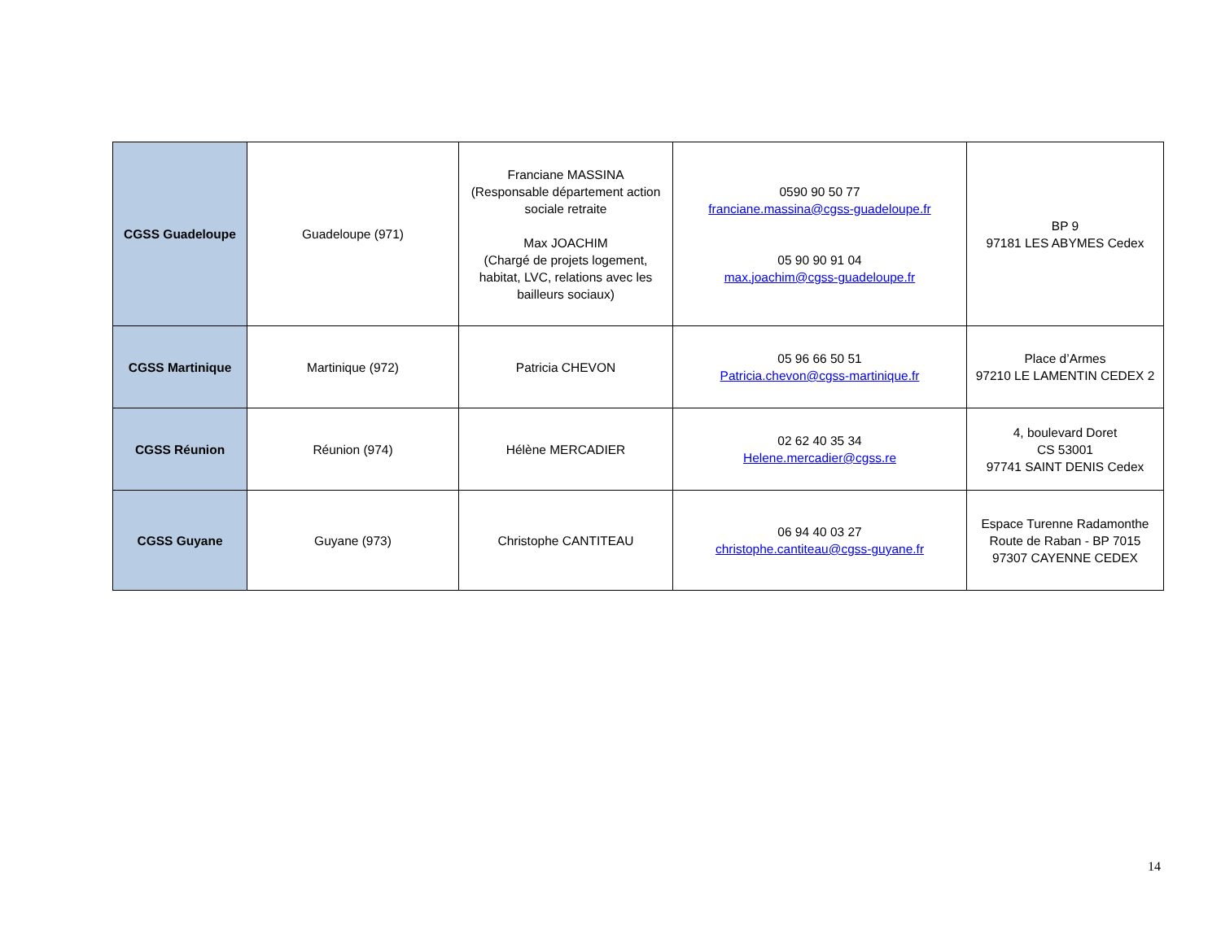| CGSS Guadeloupe | Guadeloupe (971) | Franciane MASSINA (Responsable département action sociale retraite Max JOACHIM (Chargé de projets logement, habitat, LVC, relations avec les bailleurs sociaux) | 0590 90 50 77 franciane.massina@cgss-guadeloupe.fr 05 90 90 91 04 max.joachim@cgss-guadeloupe.fr | BP 9 97181 LES ABYMES Cedex |
| CGSS Martinique | Martinique (972) | Patricia CHEVON | 05 96 66 50 51 Patricia.chevon@cgss-martinique.fr | Place d’Armes 97210 LE LAMENTIN CEDEX 2 |
| CGSS Réunion | Réunion (974) | Hélène MERCADIER | 02 62 40 35 34 Helene.mercadier@cgss.re | 4, boulevard Doret CS 53001 97741 SAINT DENIS Cedex |
| CGSS Guyane | Guyane (973) | Christophe CANTITEAU | 06 94 40 03 27 christophe.cantiteau@cgss-guyane.fr | Espace Turenne Radamonthe Route de Raban - BP 7015 97307 CAYENNE CEDEX |
14